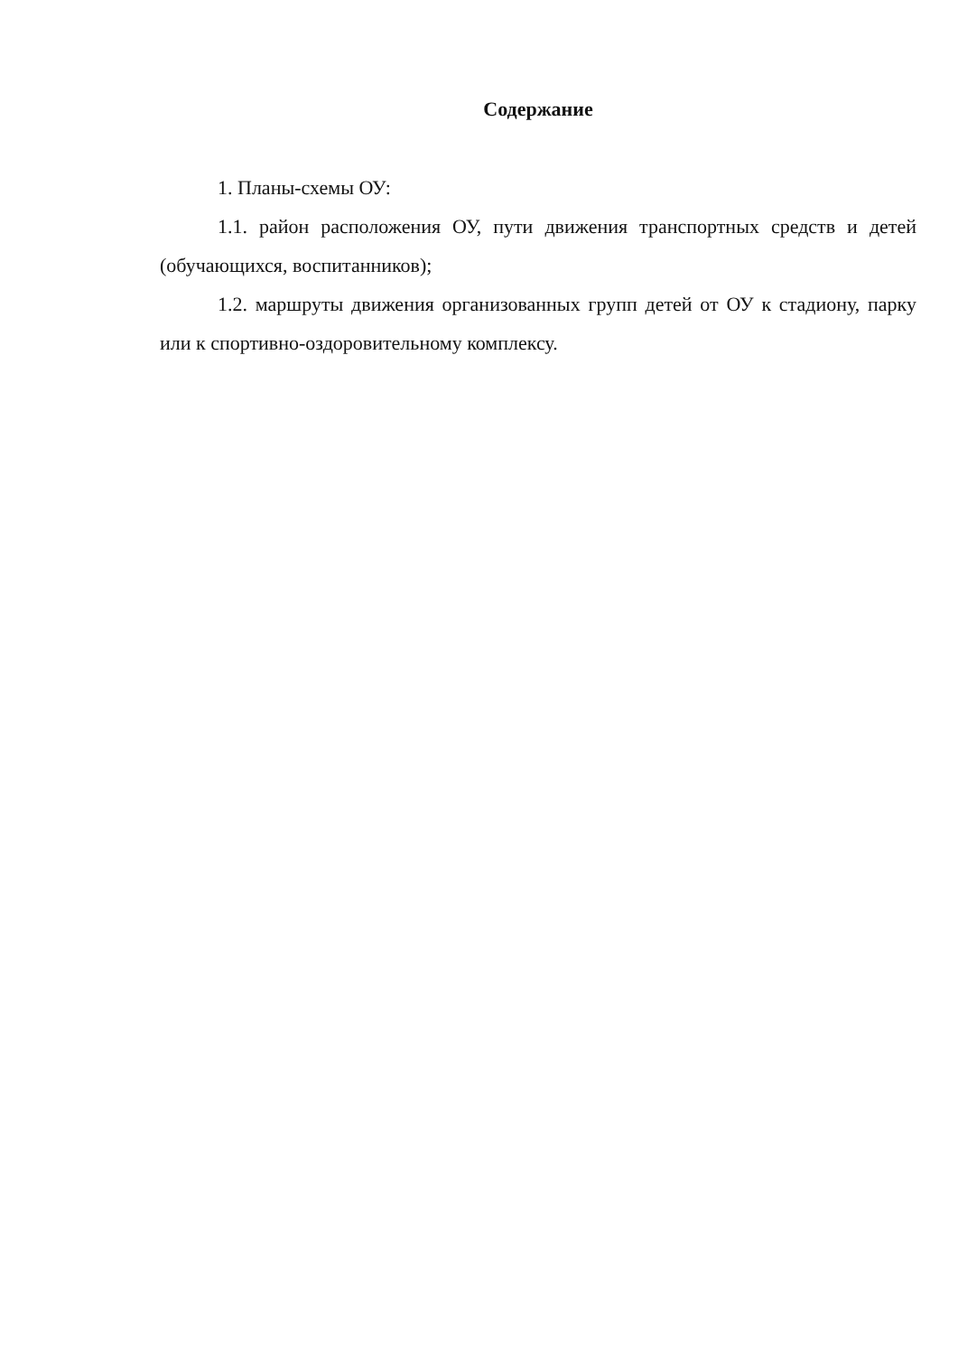Содержание
1. Планы-схемы ОУ:
1.1. район расположения ОУ, пути движения транспортных средств и детей (обучающихся, воспитанников);
1.2. маршруты движения организованных групп детей от ОУ к стадиону, парку или к спортивно-оздоровительному комплексу.